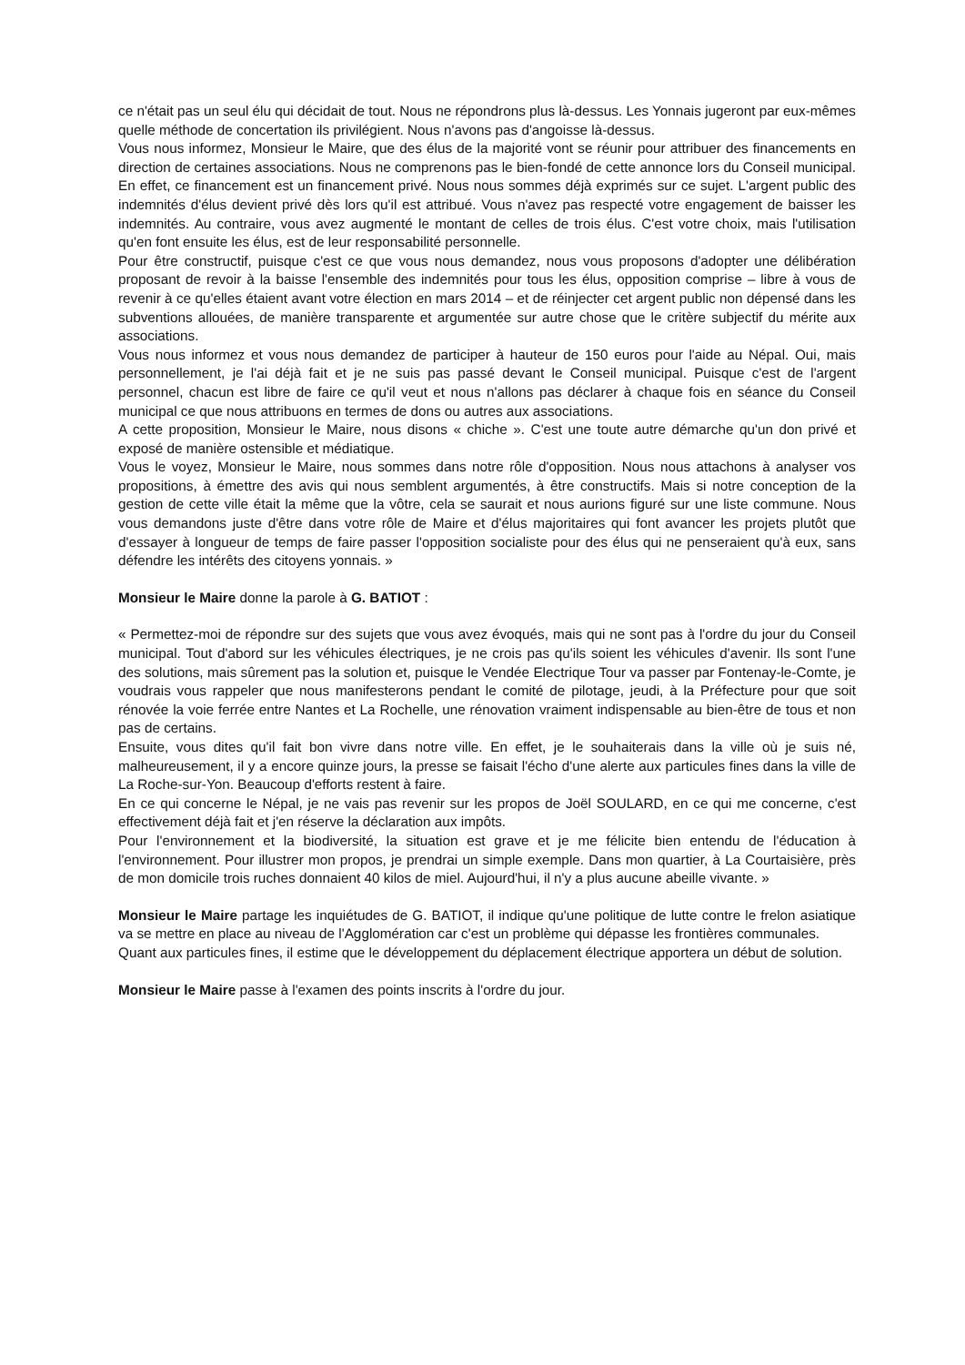ce n'était pas un seul élu qui décidait de tout. Nous ne répondrons plus là-dessus. Les Yonnais jugeront par eux-mêmes quelle méthode de concertation ils privilégient. Nous n'avons pas d'angoisse là-dessus.
Vous nous informez, Monsieur le Maire, que des élus de la majorité vont se réunir pour attribuer des financements en direction de certaines associations. Nous ne comprenons pas le bien-fondé de cette annonce lors du Conseil municipal. En effet, ce financement est un financement privé. Nous nous sommes déjà exprimés sur ce sujet. L'argent public des indemnités d'élus devient privé dès lors qu'il est attribué. Vous n'avez pas respecté votre engagement de baisser les indemnités. Au contraire, vous avez augmenté le montant de celles de trois élus. C'est votre choix, mais l'utilisation qu'en font ensuite les élus, est de leur responsabilité personnelle.
Pour être constructif, puisque c'est ce que vous nous demandez, nous vous proposons d'adopter une délibération proposant de revoir à la baisse l'ensemble des indemnités pour tous les élus, opposition comprise – libre à vous de revenir à ce qu'elles étaient avant votre élection en mars 2014 – et de réinjecter cet argent public non dépensé dans les subventions allouées, de manière transparente et argumentée sur autre chose que le critère subjectif du mérite aux associations.
Vous nous informez et vous nous demandez de participer à hauteur de 150 euros pour l'aide au Népal. Oui, mais personnellement, je l'ai déjà fait et je ne suis pas passé devant le Conseil municipal. Puisque c'est de l'argent personnel, chacun est libre de faire ce qu'il veut et nous n'allons pas déclarer à chaque fois en séance du Conseil municipal ce que nous attribuons en termes de dons ou autres aux associations.
A cette proposition, Monsieur le Maire, nous disons « chiche ». C'est une toute autre démarche qu'un don privé et exposé de manière ostensible et médiatique.
Vous le voyez, Monsieur le Maire, nous sommes dans notre rôle d'opposition. Nous nous attachons à analyser vos propositions, à émettre des avis qui nous semblent argumentés, à être constructifs. Mais si notre conception de la gestion de cette ville était la même que la vôtre, cela se saurait et nous aurions figuré sur une liste commune. Nous vous demandons juste d'être dans votre rôle de Maire et d'élus majoritaires qui font avancer les projets plutôt que d'essayer à longueur de temps de faire passer l'opposition socialiste pour des élus qui ne penseraient qu'à eux, sans défendre les intérêts des citoyens yonnais. »
Monsieur le Maire donne la parole à G. BATIOT :
« Permettez-moi de répondre sur des sujets que vous avez évoqués, mais qui ne sont pas à l'ordre du jour du Conseil municipal. Tout d'abord sur les véhicules électriques, je ne crois pas qu'ils soient les véhicules d'avenir. Ils sont l'une des solutions, mais sûrement pas la solution et, puisque le Vendée Electrique Tour va passer par Fontenay-le-Comte, je voudrais vous rappeler que nous manifesterons pendant le comité de pilotage, jeudi, à la Préfecture pour que soit rénovée la voie ferrée entre Nantes et La Rochelle, une rénovation vraiment indispensable au bien-être de tous et non pas de certains.
Ensuite, vous dites qu'il fait bon vivre dans notre ville. En effet, je le souhaiterais dans la ville où je suis né, malheureusement, il y a encore quinze jours, la presse se faisait l'écho d'une alerte aux particules fines dans la ville de La Roche-sur-Yon. Beaucoup d'efforts restent à faire.
En ce qui concerne le Népal, je ne vais pas revenir sur les propos de Joël SOULARD, en ce qui me concerne, c'est effectivement déjà fait et j'en réserve la déclaration aux impôts.
Pour l'environnement et la biodiversité, la situation est grave et je me félicite bien entendu de l'éducation à l'environnement. Pour illustrer mon propos, je prendrai un simple exemple. Dans mon quartier, à La Courtaisière, près de mon domicile trois ruches donnaient 40 kilos de miel. Aujourd'hui, il n'y a plus aucune abeille vivante. »
Monsieur le Maire partage les inquiétudes de G. BATIOT, il indique qu'une politique de lutte contre le frelon asiatique va se mettre en place au niveau de l'Agglomération car c'est un problème qui dépasse les frontières communales.
Quant aux particules fines, il estime que le développement du déplacement électrique apportera un début de solution.
Monsieur le Maire passe à l'examen des points inscrits à l'ordre du jour.